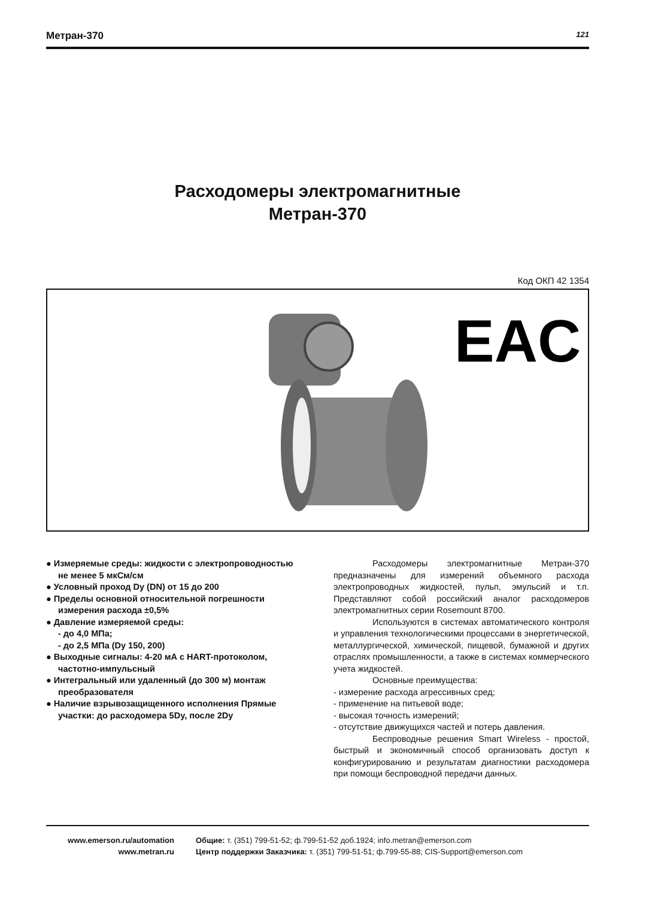Метран-370 121
Расходомеры электромагнитные
Метран-370
Код ОКП 42 1354
EAC
● Измеряемые среды: жидкости с электропроводностью не менее 5 мкСм/см
● Условный проход Dy (DN) от 15 до 200
● Пределы основной относительной погрешности измерения расхода ±0,5%
● Давление измеряемой среды:
- до 4,0 МПа;
- до 2,5 МПа (Dy 150, 200)
● Выходные сигналы: 4-20 мА с HART-протоколом, частотно-импульсный
● Интегральный или удаленный (до 300 м) монтаж преобразователя
● Наличие взрывозащищенного исполнения Прямые участки: до расходомера 5Dy, после 2Dy
Расходомеры электромагнитные Метран-370 предназначены для измерений объемного расхода электропроводных жидкостей, пульп, эмульсий и т.п. Представляют собой российский аналог расходомеров электромагнитных серии Rosemount 8700.
Используются в системах автоматического контроля и управления технологическими процессами в энергетической, металлургической, химической, пищевой, бумажной и других отраслях промышленности, а также в системах коммерческого учета жидкостей.
Основные преимущества:
- измерение расхода агрессивных сред;
- применение на питьевой воде;
- высокая точность измерений;
- отсутствие движущихся частей и потерь давления.
Беспроводные решения Smart Wireless - простой, быстрый и экономичный способ организовать доступ к конфигурированию и результатам диагностики расходомера при помощи беспроводной передачи данных.
www.emerson.ru/automation
www.metran.ru
Общие: т. (351) 799-51-52; ф.799-51-52 доб.1924; info.metran@emerson.com
Центр поддержки Заказчика: т. (351) 799-51-51; ф.799-55-88; CIS-Support@emerson.com